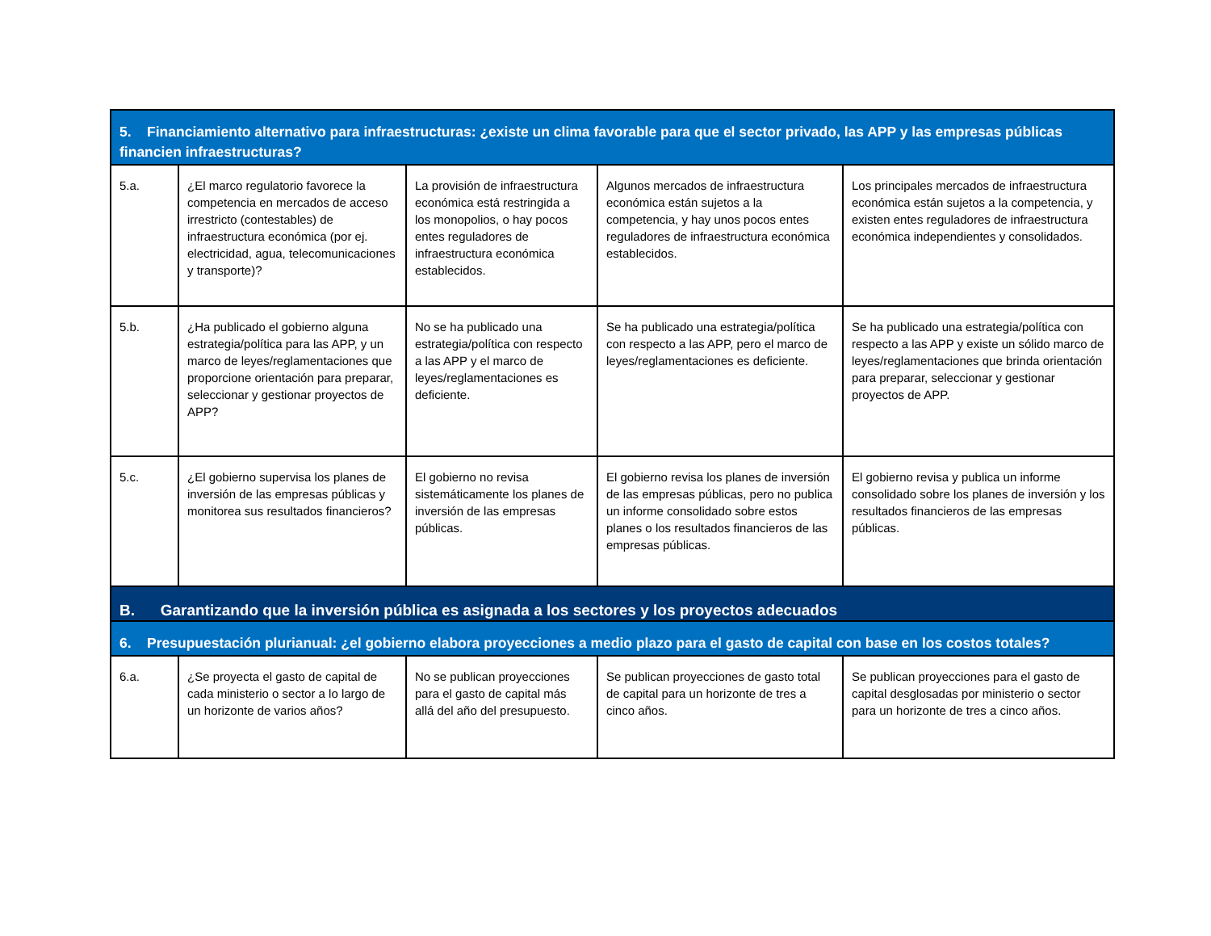| 5. Financiamiento alternativo para infraestructuras: ¿existe un clima favorable para que el sector privado, las APP y las empresas públicas financien infraestructuras? | | | | |
| 5.a. | ¿El marco regulatorio favorece la competencia en mercados de acceso irrestricto (contestables) de infraestructura económica (por ej. electricidad, agua, telecomunicaciones y transporte)? | La provisión de infraestructura económica está restringida a los monopolios, o hay pocos entes reguladores de infraestructura económica establecidos. | Algunos mercados de infraestructura económica están sujetos a la competencia, y hay unos pocos entes reguladores de infraestructura económica establecidos. | Los principales mercados de infraestructura económica están sujetos a la competencia, y existen entes reguladores de infraestructura económica independientes y consolidados. |
| 5.b. | ¿Ha publicado el gobierno alguna estrategia/política para las APP, y un marco de leyes/reglamentaciones que proporcione orientación para preparar, seleccionar y gestionar proyectos de APP? | No se ha publicado una estrategia/política con respecto a las APP y el marco de leyes/reglamentaciones es deficiente. | Se ha publicado una estrategia/política con respecto a las APP, pero el marco de leyes/reglamentaciones es deficiente. | Se ha publicado una estrategia/política con respecto a las APP y existe un sólido marco de leyes/reglamentaciones que brinda orientación para preparar, seleccionar y gestionar proyectos de APP. |
| 5.c. | ¿El gobierno supervisa los planes de inversión de las empresas públicas y monitorea sus resultados financieros? | El gobierno no revisa sistemáticamente los planes de inversión de las empresas públicas. | El gobierno revisa los planes de inversión de las empresas públicas, pero no publica un informe consolidado sobre estos planes o los resultados financieros de las empresas públicas. | El gobierno revisa y publica un informe consolidado sobre los planes de inversión y los resultados financieros de las empresas públicas. |
| B. Garantizando que la inversión pública es asignada a los sectores y los proyectos adecuados | | | | |
| 6. Presupuestación plurianual: ¿el gobierno elabora proyecciones a medio plazo para el gasto de capital con base en los costos totales? | | | | |
| 6.a. | ¿Se proyecta el gasto de capital de cada ministerio o sector a lo largo de un horizonte de varios años? | No se publican proyecciones para el gasto de capital más allá del año del presupuesto. | Se publican proyecciones de gasto total de capital para un horizonte de tres a cinco años. | Se publican proyecciones para el gasto de capital desglosadas por ministerio o sector para un horizonte de tres a cinco años. |